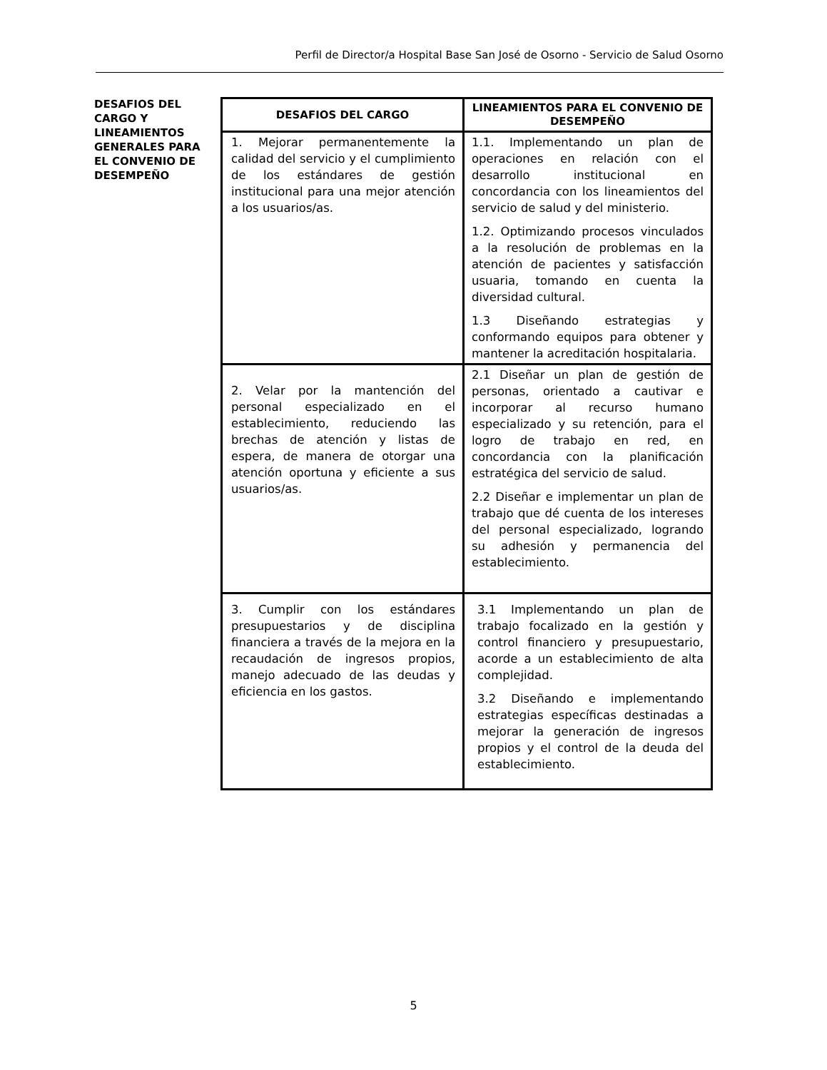Perfil de Director/a Hospital Base San José de Osorno - Servicio de Salud Osorno
DESAFIOS DEL CARGO Y LINEAMIENTOS GENERALES PARA EL CONVENIO DE DESEMPEÑO
| DESAFIOS DEL CARGO | LINEAMIENTOS PARA EL CONVENIO DE DESEMPEÑO |
| --- | --- |
| 1. Mejorar permanentemente la calidad del servicio y el cumplimiento de los estándares de gestión institucional para una mejor atención a los usuarios/as. | 1.1. Implementando un plan de operaciones en relación con el desarrollo institucional en concordancia con los lineamientos del servicio de salud y del ministerio. 1.2. Optimizando procesos vinculados a la resolución de problemas en la atención de pacientes y satisfacción usuaria, tomando en cuenta la diversidad cultural. 1.3 Diseñando estrategias y conformando equipos para obtener y mantener la acreditación hospitalaria. |
| 2. Velar por la mantención del personal especializado en el establecimiento, reduciendo las brechas de atención y listas de espera, de manera de otorgar una atención oportuna y eficiente a sus usuarios/as. | 2.1 Diseñar un plan de gestión de personas, orientado a cautivar e incorporar al recurso humano especializado y su retención, para el logro de trabajo en red, en concordancia con la planificación estratégica del servicio de salud. 2.2 Diseñar e implementar un plan de trabajo que dé cuenta de los intereses del personal especializado, logrando su adhesión y permanencia del establecimiento. |
| 3. Cumplir con los estándares presupuestarios y de disciplina financiera a través de la mejora en la recaudación de ingresos propios, manejo adecuado de las deudas y eficiencia en los gastos. | 3.1 Implementando un plan de trabajo focalizado en la gestión y control financiero y presupuestario, acorde a un establecimiento de alta complejidad. 3.2 Diseñando e implementando estrategias específicas destinadas a mejorar la generación de ingresos propios y el control de la deuda del establecimiento. |
5